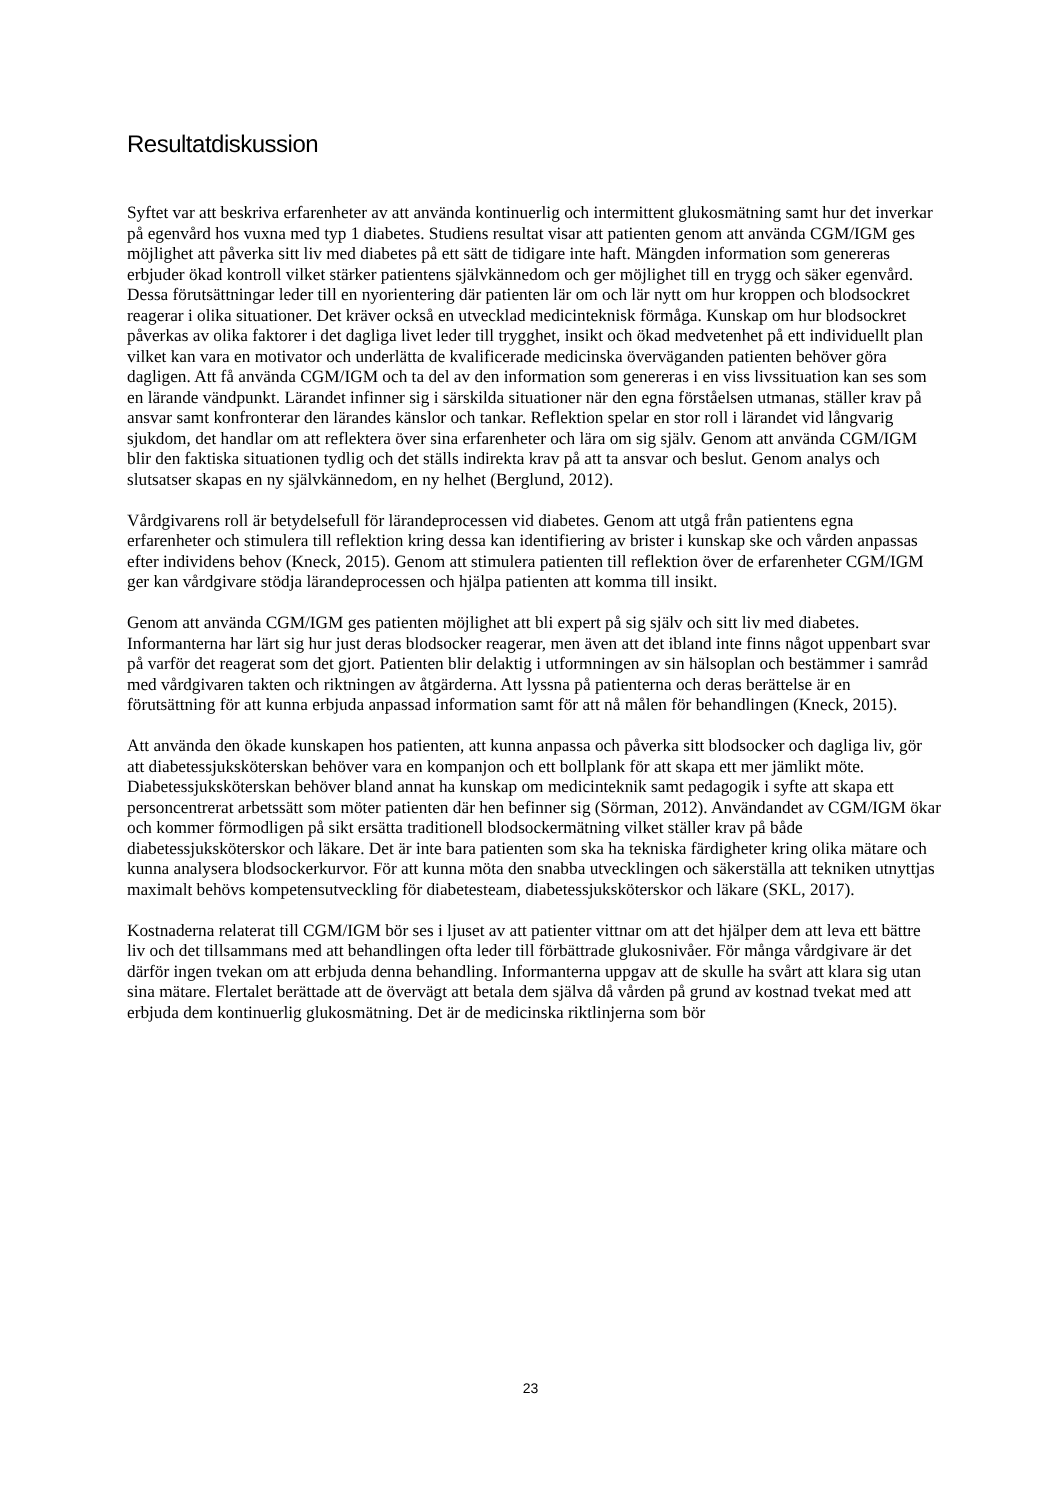Resultatdiskussion
Syftet var att beskriva erfarenheter av att använda kontinuerlig och intermittent glukosmätning samt hur det inverkar på egenvård hos vuxna med typ 1 diabetes. Studiens resultat visar att patienten genom att använda CGM/IGM ges möjlighet att påverka sitt liv med diabetes på ett sätt de tidigare inte haft. Mängden information som genereras erbjuder ökad kontroll vilket stärker patientens självkännedom och ger möjlighet till en trygg och säker egenvård. Dessa förutsättningar leder till en nyorientering där patienten lär om och lär nytt om hur kroppen och blodsockret reagerar i olika situationer. Det kräver också en utvecklad medicinteknisk förmåga. Kunskap om hur blodsockret påverkas av olika faktorer i det dagliga livet leder till trygghet, insikt och ökad medvetenhet på ett individuellt plan vilket kan vara en motivator och underlätta de kvalificerade medicinska överväganden patienten behöver göra dagligen. Att få använda CGM/IGM och ta del av den information som genereras i en viss livssituation kan ses som en lärande vändpunkt. Lärandet infinner sig i särskilda situationer när den egna förståelsen utmanas, ställer krav på ansvar samt konfronterar den lärandes känslor och tankar. Reflektion spelar en stor roll i lärandet vid långvarig sjukdom, det handlar om att reflektera över sina erfarenheter och lära om sig själv. Genom att använda CGM/IGM blir den faktiska situationen tydlig och det ställs indirekta krav på att ta ansvar och beslut. Genom analys och slutsatser skapas en ny självkännedom, en ny helhet (Berglund, 2012).
Vårdgivarens roll är betydelsefull för lärandeprocessen vid diabetes. Genom att utgå från patientens egna erfarenheter och stimulera till reflektion kring dessa kan identifiering av brister i kunskap ske och vården anpassas efter individens behov (Kneck, 2015). Genom att stimulera patienten till reflektion över de erfarenheter CGM/IGM ger kan vårdgivare stödja lärandeprocessen och hjälpa patienten att komma till insikt.
Genom att använda CGM/IGM ges patienten möjlighet att bli expert på sig själv och sitt liv med diabetes. Informanterna har lärt sig hur just deras blodsocker reagerar, men även att det ibland inte finns något uppenbart svar på varför det reagerat som det gjort. Patienten blir delaktig i utformningen av sin hälsoplan och bestämmer i samråd med vårdgivaren takten och riktningen av åtgärderna. Att lyssna på patienterna och deras berättelse är en förutsättning för att kunna erbjuda anpassad information samt för att nå målen för behandlingen (Kneck, 2015).
Att använda den ökade kunskapen hos patienten, att kunna anpassa och påverka sitt blodsocker och dagliga liv, gör att diabetessjuksköterskan behöver vara en kompanjon och ett bollplank för att skapa ett mer jämlikt möte. Diabetessjuksköterskan behöver bland annat ha kunskap om medicinteknik samt pedagogik i syfte att skapa ett personcentrerat arbetssätt som möter patienten där hen befinner sig (Sörman, 2012). Användandet av CGM/IGM ökar och kommer förmodligen på sikt ersätta traditionell blodsockermätning vilket ställer krav på både diabetessjuksköterskor och läkare. Det är inte bara patienten som ska ha tekniska färdigheter kring olika mätare och kunna analysera blodsockerkurvor. För att kunna möta den snabba utvecklingen och säkerställa att tekniken utnyttjas maximalt behövs kompetensutveckling för diabetesteam, diabetessjuksköterskor och läkare (SKL, 2017).
Kostnaderna relaterat till CGM/IGM bör ses i ljuset av att patienter vittnar om att det hjälper dem att leva ett bättre liv och det tillsammans med att behandlingen ofta leder till förbättrade glukosnivåer. För många vårdgivare är det därför ingen tvekan om att erbjuda denna behandling. Informanterna uppgav att de skulle ha svårt att klara sig utan sina mätare. Flertalet berättade att de övervägt att betala dem själva då vården på grund av kostnad tvekat med att erbjuda dem kontinuerlig glukosmätning. Det är de medicinska riktlinjerna som bör
23